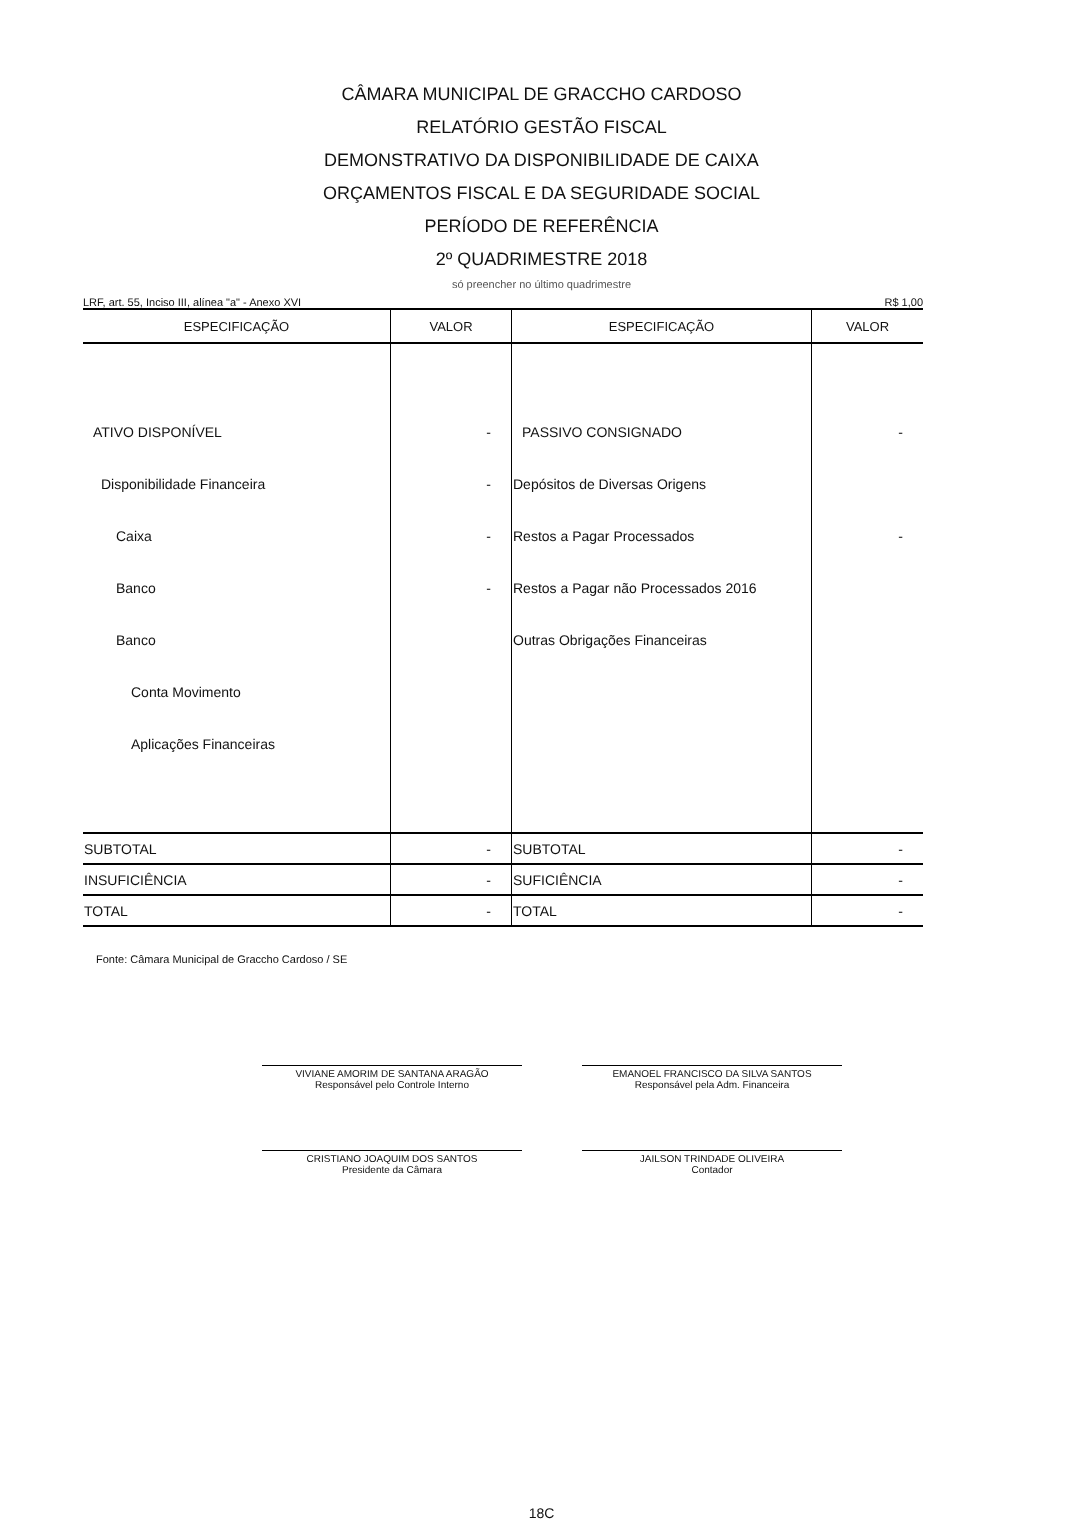CÂMARA MUNICIPAL DE GRACCHO CARDOSO
RELATÓRIO GESTÃO FISCAL
DEMONSTRATIVO DA DISPONIBILIDADE DE CAIXA
ORÇAMENTOS FISCAL E DA SEGURIDADE SOCIAL
PERÍODO DE REFERÊNCIA
2º QUADRIMESTRE 2018
só preencher no último quadrimestre
LRF, art. 55, Inciso III, alínea "a" - Anexo XVI R$ 1,00
| ESPECIFICAÇÃO | VALOR | ESPECIFICAÇÃO | VALOR |
| --- | --- | --- | --- |
| ATIVO DISPONÍVEL | - | PASSIVO CONSIGNADO | - |
| Disponibilidade Financeira | - | Depósitos de Diversas Origens | |
| Caixa | - | Restos a Pagar Processados | - |
| Banco | - | Restos a Pagar não Processados 2016 | |
| Banco | | Outras Obrigações Financeiras | |
| Conta Movimento | | | |
| Aplicações Financeiras | | | |
| SUBTOTAL | - | SUBTOTAL | - |
| INSUFICIÊNCIA | - | SUFICIÊNCIA | - |
| TOTAL | - | TOTAL | - |
Fonte: Câmara Municipal de Graccho Cardoso / SE
VIVIANE AMORIM DE SANTANA ARAGÃO
Responsável pelo Controle Interno
EMANOEL FRANCISCO DA SILVA SANTOS
Responsável pela Adm. Financeira
CRISTIANO JOAQUIM DOS SANTOS
Presidente da Câmara
JAILSON TRINDADE OLIVEIRA
Contador
18C